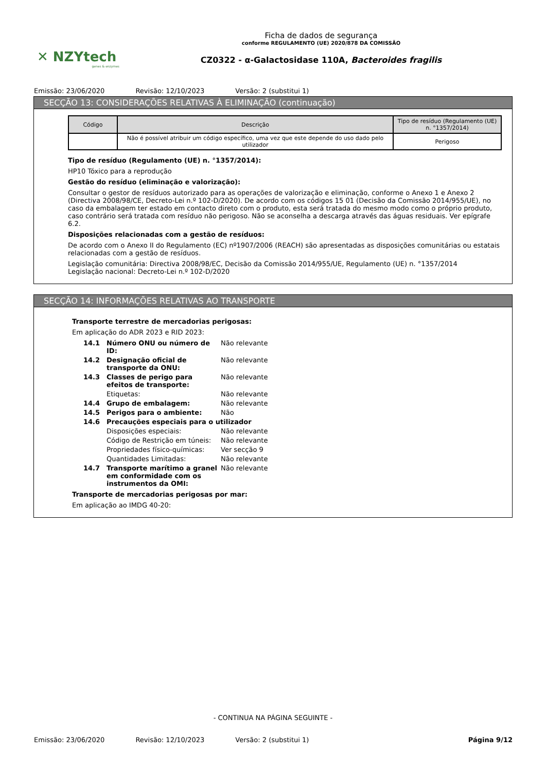✕ NZYtech
genes & enzymes
Ficha de dados de segurança
conforme REGULAMENTO (UE) 2020/878 DA COMISSÃO
CZ0322 - α-Galactosidase 110A, Bacteroides fragilis
Emissão: 23/06/2020 Revisão: 12/10/2023 Versão: 2 (substitui 1)
SECÇÃO 13: CONSIDERAÇÕES RELATIVAS À ELIMINAÇÃO (continuação)
| Código | Descrição | Tipo de resíduo (Regulamento (UE) n. °1357/2014) |
| --- | --- | --- |
| | Não é possível atribuir um código específico, uma vez que este depende do uso dado pelo utilizador | Perigoso |
Tipo de resíduo (Regulamento (UE) n. °1357/2014):
HP10 Tóxico para a reprodução
Gestão do resíduo (eliminação e valorização):
Consultar o gestor de resíduos autorizado para as operações de valorização e eliminação, conforme o Anexo 1 e Anexo 2 (Directiva 2008/98/CE, Decreto-Lei n.º 102-D/2020). De acordo com os códigos 15 01 (Decisão da Comissão 2014/955/UE), no caso da embalagem ter estado em contacto direto com o produto, esta será tratada do mesmo modo como o próprio produto, caso contrário será tratada com resíduo não perigoso. Não se aconselha a descarga através das águas residuais. Ver epígrafe 6.2.
Disposições relacionadas com a gestão de resíduos:
De acordo com o Anexo II do Regulamento (EC) nº1907/2006 (REACH) são apresentadas as disposições comunitárias ou estatais relacionadas com a gestão de resíduos.
Legislação comunitária: Directiva 2008/98/EC, Decisão da Comissão 2014/955/UE, Regulamento (UE) n. °1357/2014
Legislação nacional: Decreto-Lei n.º 102-D/2020
SECÇÃO 14: INFORMAÇÕES RELATIVAS AO TRANSPORTE
Transporte terrestre de mercadorias perigosas:
Em aplicação do ADR 2023 e RID 2023:
14.1 Número ONU ou número de ID: Não relevante
14.2 Designação oficial de transporte da ONU: Não relevante
14.3 Classes de perigo para efeitos de transporte: Não relevante
Etiquetas: Não relevante
14.4 Grupo de embalagem: Não relevante
14.5 Perigos para o ambiente: Não
14.6 Precauções especiais para o utilizador
Disposições especiais: Não relevante
Código de Restrição em túneis: Não relevante
Propriedades físico-químicas: Ver secção 9
Quantidades Limitadas: Não relevante
14.7 Transporte marítimo a granel em conformidade com os instrumentos da OMI: Não relevante
Transporte de mercadorias perigosas por mar:
Em aplicação ao IMDG 40-20:
- CONTINUA NA PÁGINA SEGUINTE -
Emissão: 23/06/2020 Revisão: 12/10/2023 Versão: 2 (substitui 1) Página 9/12